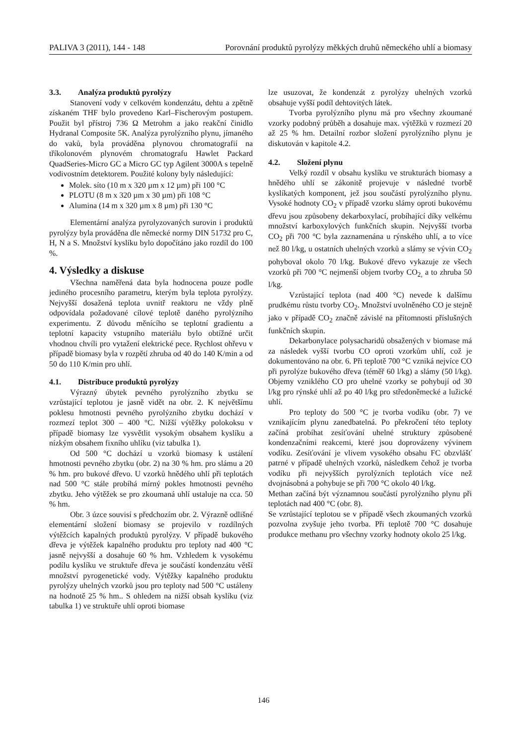PALIVA 3 (2011), 144 - 148 Porovnání produktů pyrolýzy měkkých druhů německého uhlí a biomasy
3.3. Analýza produktů pyrolýzy
Stanovení vody v celkovém kondenzátu, dehtu a zpětně získaném THF bylo provedeno Karl–Fischerovým postupem. Použit byl přístroj 736 Ω Metrohm a jako reakční činidlo Hydranal Composite 5K. Analýza pyrolýzního plynu, jímaného do vaků, byla prováděna plynovou chromatografií na tříkolonovém plynovém chromatografu Hawlet Packard QuadSeries-Micro GC a Micro GC typ Agilent 3000A s tepelně vodivostním detektorem. Použité kolony byly následující:
Molek. síto (10 m x 320 µm x 12 µm) při 100 °C
PLOTU (8 m x 320 µm x 30 µm) při 108 °C
Alumina (14 m x 320 µm x 8 µm) při 130 °C
Elementární analýza pyrolyzovaných surovin i produktů pyrolýzy byla prováděna dle německé normy DIN 51732 pro C, H, N a S. Množství kyslíku bylo dopočítáno jako rozdíl do 100 %.
4. Výsledky a diskuse
Všechna naměřená data byla hodnocena pouze podle jediného procesního parametru, kterým byla teplota pyrolýzy. Nejvyšší dosažená teplota uvnitř reaktoru ne vždy plně odpovídala požadované cílové teplotě daného pyrolýzního experimentu. Z důvodu měnícího se teplotní gradientu a teplotní kapacity vstupního materiálu bylo obtížné určit vhodnou chvíli pro vytažení elektrické pece. Rychlost ohřevu v případě biomasy byla v rozpětí zhruba od 40 do 140 K/min a od 50 do 110 K/min pro uhlí.
4.1. Distribuce produktů pyrolýzy
Výrazný úbytek pevného pyrolýzního zbytku se vzrůstající teplotou je jasně vidět na obr. 2. K největšímu poklesu hmotnosti pevného pyrolýzního zbytku dochází v rozmezí teplot 300 – 400 °C. Nižší výtěžky polokoksu v případě biomasy lze vysvětlit vysokým obsahem kyslíku a nízkým obsahem fixního uhlíku (viz tabulka 1).
Od 500 °C dochází u vzorků biomasy k ustálení hmotnosti pevného zbytku (obr. 2) na 30 % hm. pro slámu a 20 % hm. pro bukové dřevo. U vzorků hnědého uhlí při teplotách nad 500 °C stále probíhá mírný pokles hmotnosti pevného zbytku. Jeho výtěžek se pro zkoumaná uhlí ustaluje na cca. 50 % hm.
Obr. 3 úzce souvisí s předchozím obr. 2. Výrazně odlišné elementární složení biomasy se projevilo v rozdílných výtěžcích kapalných produktů pyrolýzy. V případě bukového dřeva je výtěžek kapalného produktu pro teploty nad 400 °C jasně nejvyšší a dosahuje 60 % hm. Vzhledem k vysokému podílu kyslíku ve struktuře dřeva je součástí kondenzátu větší množství pyrogenetické vody. Výtěžky kapalného produktu pyrolýzy uhelných vzorků jsou pro teploty nad 500 °C ustáleny na hodnotě 25 % hm.. S ohledem na nižší obsah kyslíku (viz tabulka 1) ve struktuře uhlí oproti biomase
lze usuzovat, že kondenzát z pyrolýzy uhelných vzorků obsahuje vyšší podíl dehtovitých látek.
Tvorba pyrolýzního plynu má pro všechny zkoumané vzorky podobný průběh a dosahuje max. výtěžků v rozmezí 20 až 25 % hm. Detailní rozbor složení pyrolýzního plynu je diskutován v kapitole 4.2.
4.2. Složení plynu
Velký rozdíl v obsahu kyslíku ve strukturách biomasy a hnědého uhlí se zákonitě projevuje v následné tvorbě kyslíkatých komponent, jež jsou součástí pyrolýzního plynu. Vysoké hodnoty CO<sub>2</sub> v případě vzorku slámy oproti bukovému dřevu jsou způsobeny dekarboxylací, probíhající díky velkému množství karboxylových funkčních skupin. Nejvyšší tvorba CO<sub>2</sub> při 700 °C byla zaznamenána u rýnského uhlí, a to více než 80 l/kg, u ostatních uhelných vzorků a slámy se vývin CO<sub>2</sub> pohyboval okolo 70 l/kg. Bukové dřevo vykazuje ze všech vzorků při 700 °C nejmenší objem tvorby CO<sub>2,</sub> a to zhruba 50 l/kg.
Vzrůstající teplota (nad 400 °C) nevede k dalšímu prudkému růstu tvorby CO<sub>2</sub>. Množství uvolněného CO je stejně jako v případě CO<sub>2</sub> značně závislé na přítomnosti příslušných funkčních skupin.
Dekarbonylace polysacharidů obsažených v biomase má za následek vyšší tvorbu CO oproti vzorkům uhlí, což je dokumentováno na obr. 6. Při teplotě 700 °C vzniká nejvíce CO při pyrolýze bukového dřeva (téměř 60 l/kg) a slámy (50 l/kg). Objemy vzniklého CO pro uhelné vzorky se pohybují od 30 l/kg pro rýnské uhlí až po 40 l/kg pro středoněmecké a lužické uhlí.
Pro teploty do 500 °C je tvorba vodíku (obr. 7) ve vznikajícím plynu zanedbatelná. Po překročení této teploty začíná probíhat zesíťování uhelné struktury způsobené kondenzačními reakcemi, které jsou doprovázeny vývinem vodíku. Zesíťování je vlivem vysokého obsahu FC obzvlášť patrné v případě uhelných vzorků, následkem čehož je tvorba vodíku při nejvyšších pyrolýzních teplotách více než dvojnásobná a pohybuje se při 700 °C okolo 40 l/kg.
Methan začíná být významnou součástí pyrolýzního plynu při teplotách nad 400 °C (obr. 8).
Se vzrůstající teplotou se v případě všech zkoumaných vzorků pozvolna zvyšuje jeho tvorba. Při teplotě 700 °C dosahuje produkce methanu pro všechny vzorky hodnoty okolo 25 l/kg.
146